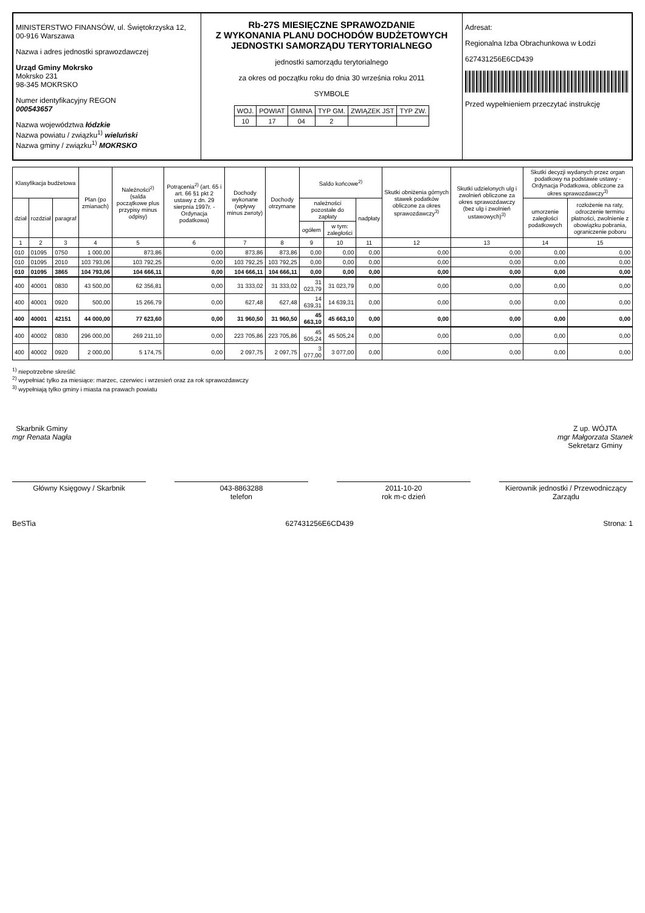MINISTERSTWO FINANSÓW, ul. Świętokrzyska 12, 00-916 Warszawa
Nazwa i adres jednostki sprawozdawczej
Urząd Gminy Mokrsko
Mokrsko 231
98-345 MOKRSKO
Numer identyfikacyjny REGON
000543657
Nazwa województwa łódzkie
Nazwa powiatu / związku<sup>1)</sup> wieluński
Nazwa gminy / związku<sup>1)</sup> MOKRSKO
Rb-27S MIESIĘCZNE SPRAWOZDANIE
Z WYKONANIA PLANU DOCHODÓW BUDŻETOWYCH
JEDNOSTKI SAMORZĄDU TERYTORIALNEGO
jednostki samorządu terytorialnego
za okres od początku roku do dnia 30 września roku 2011
SYMBOLE
| WOJ. | POWIAT | GMINA | TYP GM. | ZWIĄZEK JST | TYP ZW. |
| 10 | 17 | 04 | 2 | | |
Adresat:
Regionalna Izba Obrachunkowa w Łodzi
627431256E6CD439
Przed wypełnieniem przeczytać instrukcję
| Klasyfikacja budżetowa | | | Plan (po zmianach) | Należności<sup>2)</sup> (salda początkowe plus przypisy minus odpisy) | Potrącenia<sup>2)</sup> (art. 65 i art. 66 §1 pkt 2 ustawy z dn. 29 sierpnia 1997r. - Ordynacja podatkowa) | Dochody wykonane (wpływy minus zwroty) | Dochody otrzymane | Saldo końcowe<sup>2)</sup> | | | Skutki obniżenia górnych stawek podatków obliczone za okres sprawozdawczy<sup>3)</sup> | Skutki udzielonych ulg i zwolnień obliczone za okres sprawozdawczy (bez ulg i zwolnień ustawowych)<sup>3)</sup> | Skutki decyzji wydanych przez organ podatkowy na podstawie ustawy - Ordynacja Podatkowa, obliczone za okres sprawozdawczy<sup>3)</sup> | |
| --- | --- | --- | --- | --- | --- | --- | --- | --- | --- | --- | --- | --- | --- | --- |
| dział | rozdział | paragraf | | | | | | należności pozostałe do zapłaty | | nadpłaty | | | umorzenie zaległości podatkowych | rozłożenie na raty, odroczenie terminu płatności, zwolnienie z obowiązku pobrania, ograniczenie poboru |
| | | | | | | | | ogółem | w tym: zaległości | | | | | |
| 1 | 2 | 3 | 4 | 5 | 6 | 7 | 8 | 9 | 10 | 11 | 12 | 13 | 14 | 15 |
| 010 | 01095 | 0750 | 1 000,00 | 873,86 | 0,00 | 873,86 | 873,86 | 0,00 | 0,00 | 0,00 | 0,00 | 0,00 | 0,00 | 0,00 |
| 010 | 01095 | 2010 | 103 793,06 | 103 792,25 | 0,00 | 103 792,25 | 103 792,25 | 0,00 | 0,00 | 0,00 | 0,00 | 0,00 | 0,00 | 0,00 |
| 010 | 01095 | 3865 | 104 793,06 | 104 666,11 | 0,00 | 104 666,11 | 104 666,11 | 0,00 | 0,00 | 0,00 | 0,00 | 0,00 | 0,00 | 0,00 |
| 400 | 40001 | 0830 | 43 500,00 | 62 356,81 | 0,00 | 31 333,02 | 31 333,02 | 31 023,79 | 31 023,79 | 0,00 | 0,00 | 0,00 | 0,00 | 0,00 |
| 400 | 40001 | 0920 | 500,00 | 15 266,79 | 0,00 | 627,48 | 627,48 | 14 639,31 | 14 639,31 | 0,00 | 0,00 | 0,00 | 0,00 | 0,00 |
| 400 | 40001 | 42151 | 44 000,00 | 77 623,60 | 0,00 | 31 960,50 | 31 960,50 | 45 663,10 | 45 663,10 | 0,00 | 0,00 | 0,00 | 0,00 | 0,00 |
| 400 | 40002 | 0830 | 296 000,00 | 269 211,10 | 0,00 | 223 705,86 | 223 705,86 | 45 505,24 | 45 505,24 | 0,00 | 0,00 | 0,00 | 0,00 | 0,00 |
| 400 | 40002 | 0920 | 2 000,00 | 5 174,75 | 0,00 | 2 097,75 | 2 097,75 | 3 077,00 | 3 077,00 | 0,00 | 0,00 | 0,00 | 0,00 | 0,00 |
<sup>1)</sup> niepotrzebne skreślić
<sup>2)</sup> wypełniać tylko za miesiące: marzec, czerwiec i wrzesień oraz za rok sprawozdawczy
<sup>3)</sup> wypełniają tylko gminy i miasta na prawach powiatu
Skarbnik Gminy
mgr Renata Nagła
Z up. WÓJTA
mgr Małgorzata Stanek
Sekretarz Gminy
Główny Księgowy / Skarbnik 043-8863288
telefon
2011-10-20
rok m-c dzień
Kierownik jednostki / Przewodniczący Zarządu
BeSTia 627431256E6CD439 Strona: 1